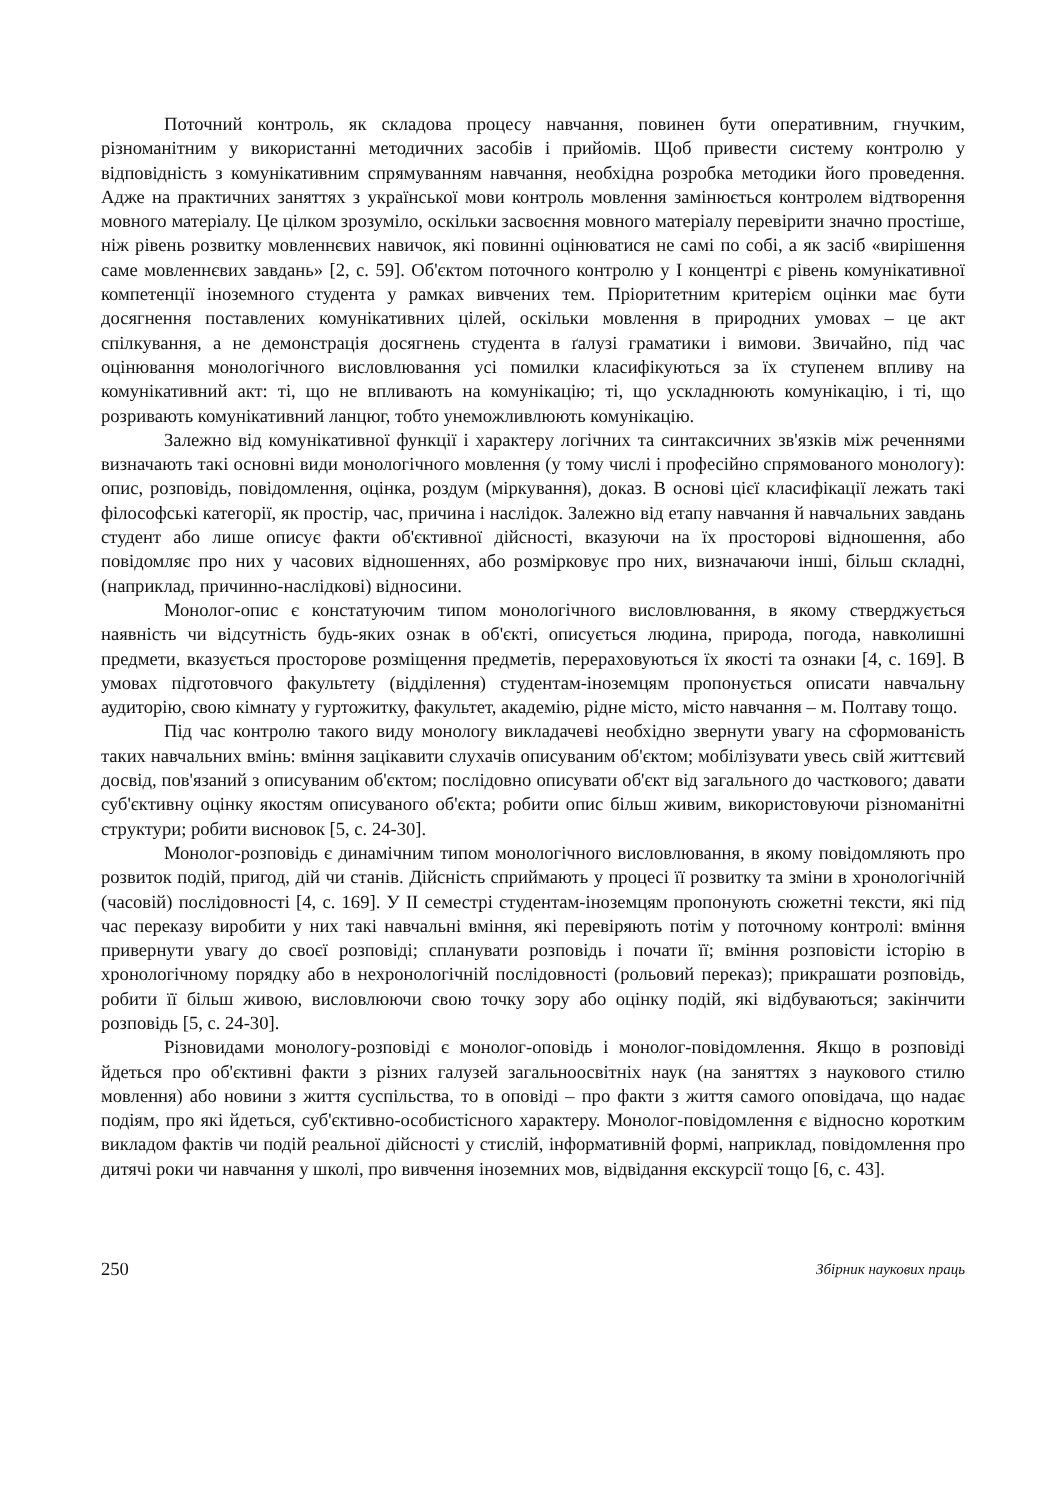Поточний контроль, як складова процесу навчання, повинен бути оперативним, гнучким, різноманітним у використанні методичних засобів і прийомів. Щоб привести систему контролю у відповідність з комунікативним спрямуванням навчання, необхідна розробка методики його проведення. Адже на практичних заняттях з української мови контроль мовлення замінюється контролем відтворення мовного матеріалу. Це цілком зрозуміло, оскільки засвоєння мовного матеріалу перевірити значно простіше, ніж рівень розвитку мовленнєвих навичок, які повинні оцінюватися не самі по собі, а як засіб «вирішення саме мовленнєвих завдань» [2, с. 59]. Об'єктом поточного контролю у І концентрі є рівень комунікативної компетенції іноземного студента у рамках вивчених тем. Пріоритетним критерієм оцінки має бути досягнення поставлених комунікативних цілей, оскільки мовлення в природних умовах – це акт спілкування, а не демонстрація досягнень студента в ґалузі граматики і вимови. Звичайно, під час оцінювання монологічного висловлювання усі помилки класифікуються за їх ступенем впливу на комунікативний акт: ті, що не впливають на комунікацію; ті, що ускладнюють комунікацію, і ті, що розривають комунікативний ланцюг, тобто унеможливлюють комунікацію.
Залежно від комунікативної функції і характеру логічних та синтаксичних зв'язків між реченнями визначають такі основні види монологічного мовлення (у тому числі і професійно спрямованого монологу): опис, розповідь, повідомлення, оцінка, роздум (міркування), доказ. В основі цієї класифікації лежать такі філософські категорії, як простір, час, причина і наслідок. Залежно від етапу навчання й навчальних завдань студент або лише описує факти об'єктивної дійсності, вказуючи на їх просторові відношення, або повідомляє про них у часових відношеннях, або розмірковує про них, визначаючи інші, більш складні, (наприклад, причинно-наслідкові) відносини.
Монолог-опис є констатуючим типом монологічного висловлювання, в якому стверджується наявність чи відсутність будь-яких ознак в об'єкті, описується людина, природа, погода, навколишні предмети, вказується просторове розміщення предметів, перераховуються їх якості та ознаки [4, с. 169]. В умовах підготовчого факультету (відділення) студентам-іноземцям пропонується описати навчальну аудиторію, свою кімнату у гуртожитку, факультет, академію, рідне місто, місто навчання – м. Полтаву тощо.
Під час контролю такого виду монологу викладачеві необхідно звернути увагу на сформованість таких навчальних вмінь: вміння зацікавити слухачів описуваним об'єктом; мобілізувати увесь свій життєвий досвід, пов'язаний з описуваним об'єктом; послідовно описувати об'єкт від загального до часткового; давати суб'єктивну оцінку якостям описуваного об'єкта; робити опис більш живим, використовуючи різноманітні структури; робити висновок [5, с. 24-30].
Монолог-розповідь є динамічним типом монологічного висловлювання, в якому повідомляють про розвиток подій, пригод, дій чи станів. Дійсність сприймають у процесі її розвитку та зміни в хронологічній (часовій) послідовності [4, с. 169]. У ІІ семестрі студентам-іноземцям пропонують сюжетні тексти, які під час переказу виробити у них такі навчальні вміння, які перевіряють потім у поточному контролі: вміння привернути увагу до своєї розповіді; спланувати розповідь і почати її; вміння розповісти історію в хронологічному порядку або в нехронологічній послідовності (рольовий переказ); прикрашати розповідь, робити її більш живою, висловлюючи свою точку зору або оцінку подій, які відбуваються; закінчити розповідь [5, с. 24-30].
Різновидами монологу-розповіді є монолог-оповідь і монолог-повідомлення. Якщо в розповіді йдеться про об'єктивні факти з різних галузей загальноосвітніх наук (на заняттях з наукового стилю мовлення) або новини з життя суспільства, то в оповіді – про факти з життя самого оповідача, що надає подіям, про які йдеться, суб'єктивно-особистісного характеру. Монолог-повідомлення є відносно коротким викладом фактів чи подій реальної дійсності у стислій, інформативній формі, наприклад, повідомлення про дитячі роки чи навчання у школі, про вивчення іноземних мов, відвідання екскурсії тощо [6, с. 43].
250 Збірник наукових праць